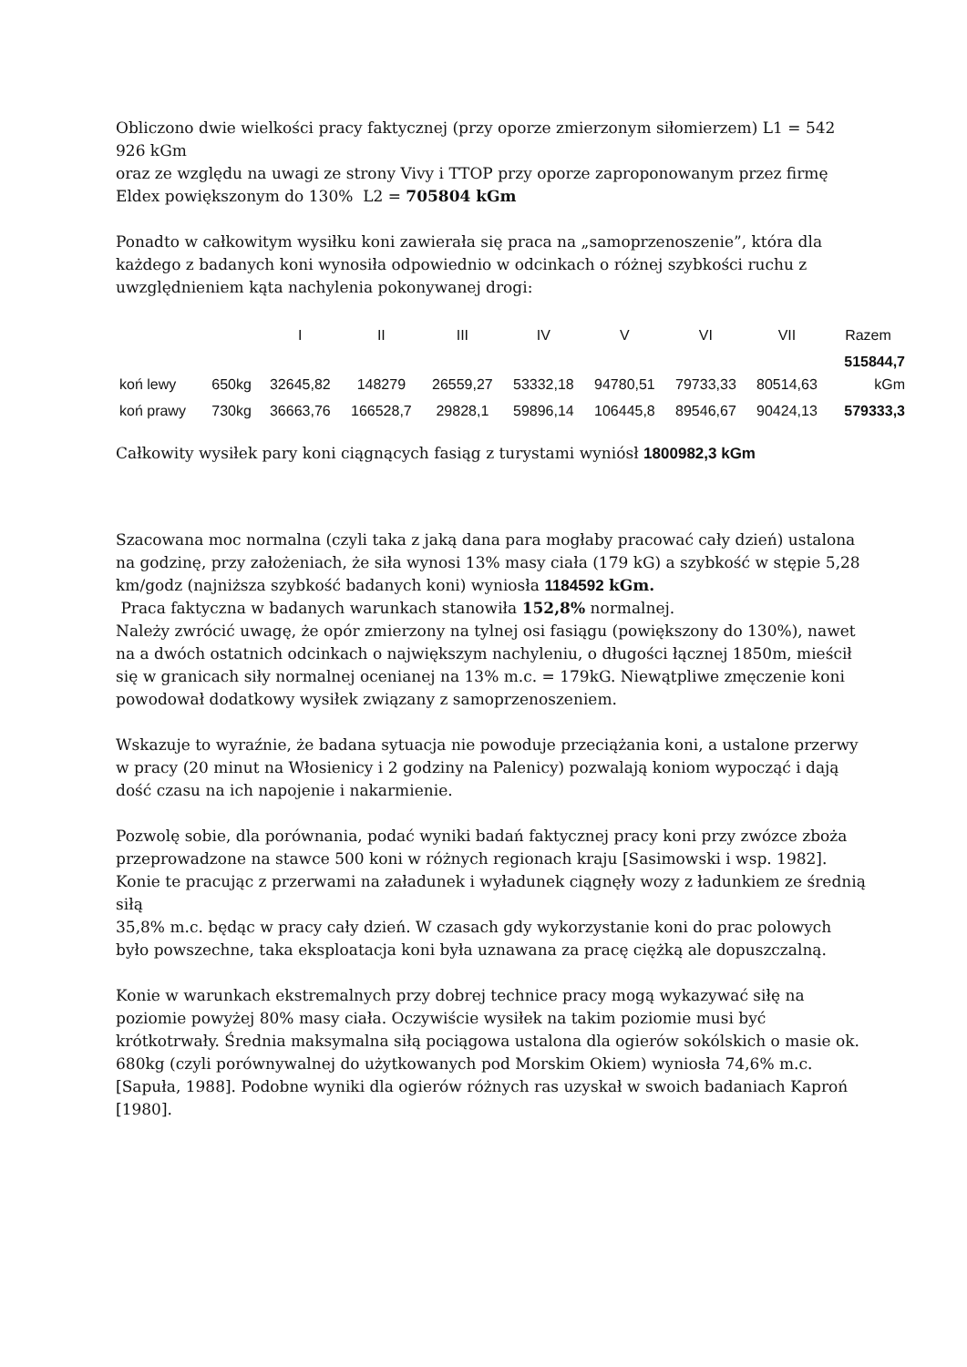Obliczono dwie wielkości pracy faktycznej (przy oporze zmierzonym siłomierzem) L1 = 542 926 kGm
oraz ze względu na uwagi ze strony Vivy i TTOP przy oporze zaproponowanym przez firmę Eldex powiększonym do 130% L2 = 705804 kGm
Ponadto w całkowitym wysiłku koni zawierała się praca na „samoprzenoszenie”, która dla każdego z badanych koni wynosiła odpowiednio w odcinkach o różnej szybkości ruchu z uwzględnieniem kąta nachylenia pokonywanej drogi:
| | | I | II | III | IV | V | VI | VII | Razem |
| --- | --- | --- | --- | --- | --- | --- | --- | --- | --- |
| koń lewy | 650kg | 32645,82 | 148279 | 26559,27 | 53332,18 | 94780,51 | 79733,33 | 80514,63 | 515844,7 kGm |
| koń prawy | 730kg | 36663,76 | 166528,7 | 29828,1 | 59896,14 | 106445,8 | 89546,67 | 90424,13 | 579333,3 |
Całkowity wysiłek pary koni ciągnących fasiąg z turystami wyniósł 1800982,3 kGm
Szacowana moc normalna (czyli taka z jaką dana para mogłaby pracować cały dzień) ustalona na godzinę, przy założeniach, że siła wynosi 13% masy ciała (179 kG) a szybkość w stępie 5,28 km/godz (najniższa szybkość badanych koni) wyniosła 1184592 kGm.
Praca faktyczna w badanych warunkach stanowiła 152,8% normalnej.
Należy zwrócić uwagę, że opór zmierzony na tylnej osi fasiągu (powiększony do 130%), nawet na a dwóch ostatnich odcinkach o największym nachyleniu, o długości łącznej 1850m, mieścił się w granicach siły normalnej ocenianej na 13% m.c. = 179kG. Niewątpliwe zmęczenie koni powodował dodatkowy wysiłek związany z samoprzenoszeniem.
Wskazuje to wyraźnie, że badana sytuacja nie powoduje przeciążania koni, a ustalone przerwy w pracy (20 minut na Włosienicy i 2 godziny na Palenicy) pozwalają koniom wypocząć i dają dość czasu na ich napojenie i nakarmienie.
Pozwolę sobie, dla porównania, podać wyniki badań faktycznej pracy koni przy zwózce zboża przeprowadzone na stawce 500 koni w różnych regionach kraju [Sasimowski i wsp. 1982].
Konie te pracując z przerwami na załadunek i wyładunek ciągnęły wozy z ładunkiem ze średnią siłą
35,8% m.c. będąc w pracy cały dzień. W czasach gdy wykorzystanie koni do prac polowych było powszechne, taka eksploatacja koni była uznawana za pracę ciężką ale dopuszczalną.
Konie w warunkach ekstremalnych przy dobrej technice pracy mogą wykazywać siłę na poziomie powyżej 80% masy ciała. Oczywiście wysiłek na takim poziomie musi być krótkotrwały. Średnia maksymalna siłą pociągowa ustalona dla ogierów sokólskich o masie ok. 680kg (czyli porównywalnej do użytkowanych pod Morskim Okiem) wyniosła 74,6% m.c. [Sapuła, 1988]. Podobne wyniki dla ogierów różnych ras uzyskał w swoich badaniach Kaproń [1980].